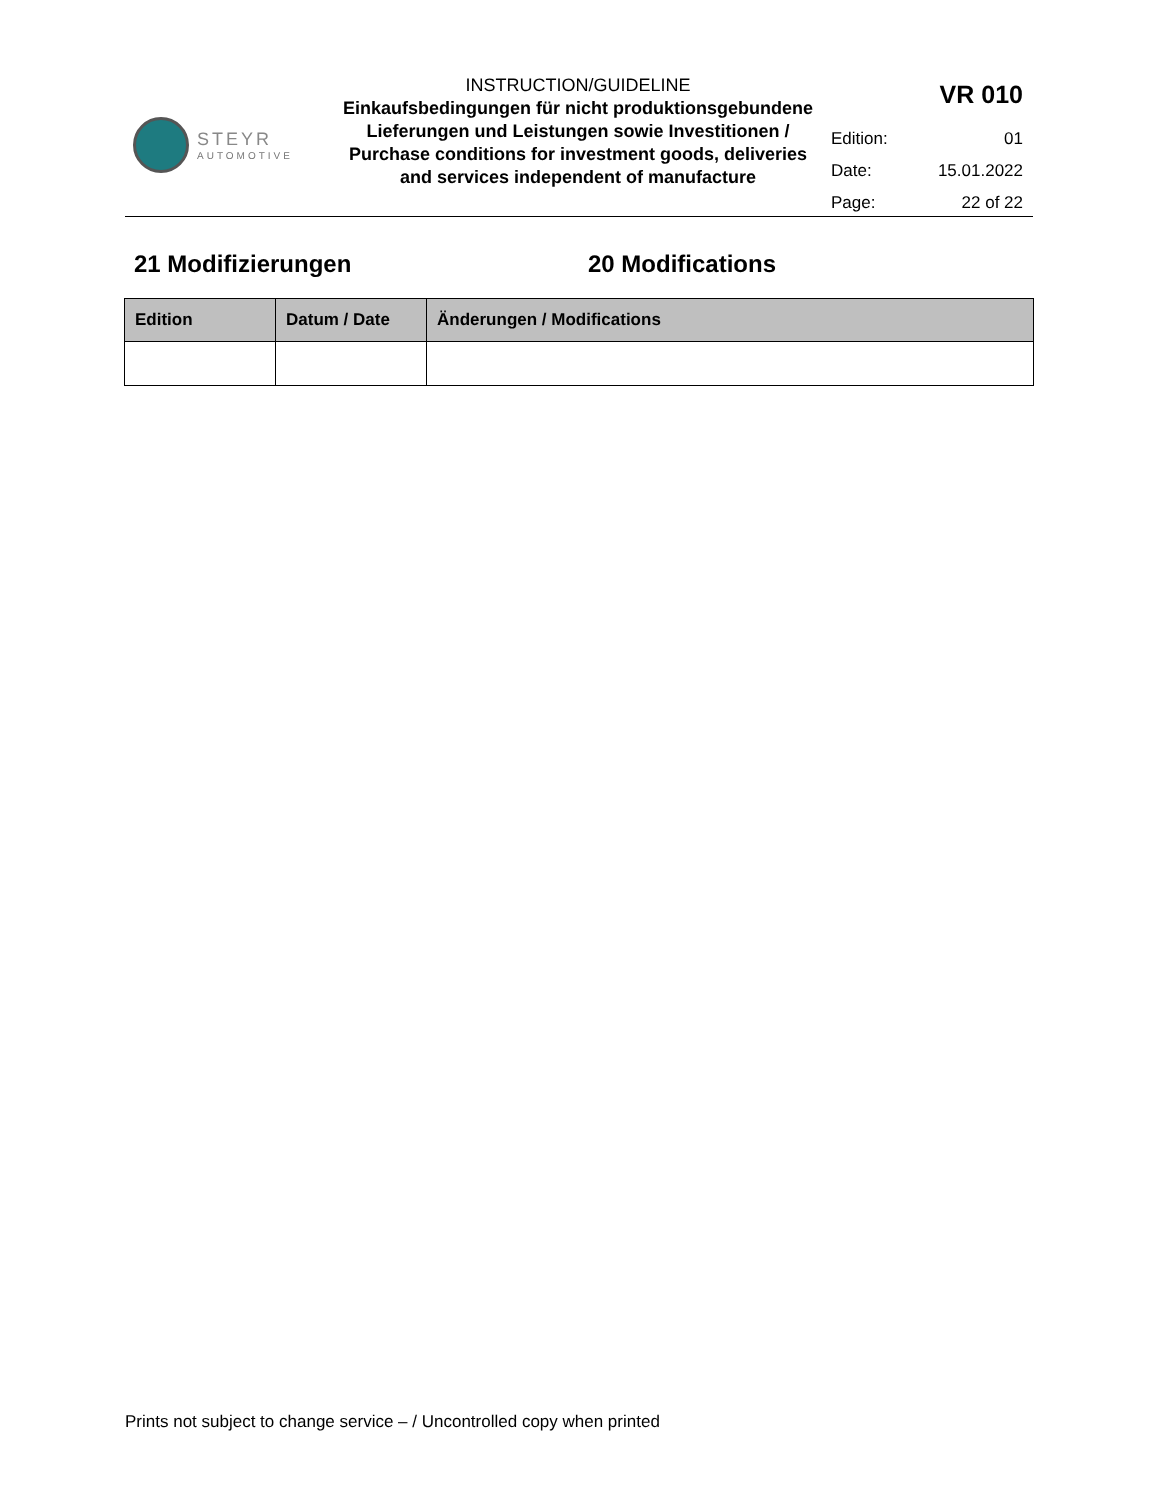STEYR
AUTOMOTIVE
INSTRUCTION/GUIDELINE
Einkaufsbedingungen für nicht produktionsgebundene Lieferungen und Leistungen sowie Investitionen / Purchase conditions for investment goods, deliveries and services independent of manufacture
| VR 010 | |
| Edition: | 01 |
| Date: | 15.01.2022 |
| Page: | 22 of 22 |
21 Modifizierungen 20 Modifications
| Edition | Datum / Date | Änderungen / Modifications |
| --- | --- | --- |
Prints not subject to change service – / Uncontrolled copy when printed